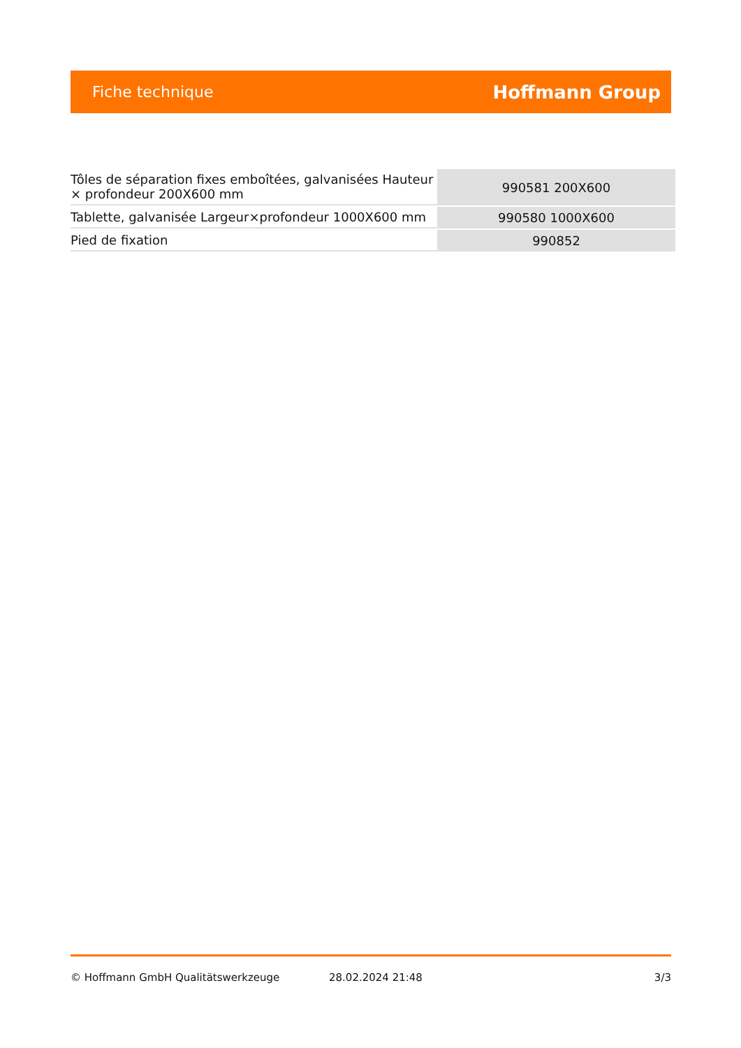Fiche technique Hoffmann Group
| Tôles de séparation fixes emboîtées, galvanisées Hauteur × profondeur 200X600 mm | 990581 200X600 |
| Tablette, galvanisée Largeur×profondeur 1000X600 mm | 990580 1000X600 |
| Pied de fixation | 990852 |
© Hoffmann GmbH Qualitätswerkzeuge 28.02.2024 21:48 3/3